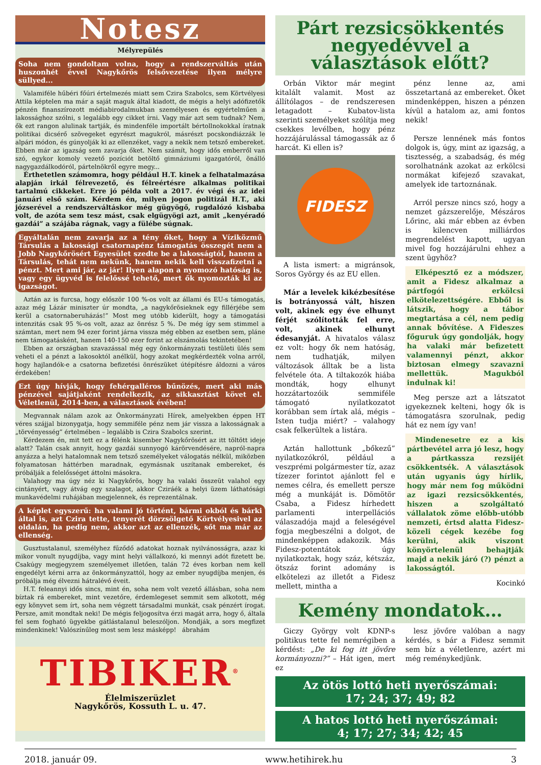Notesz
Mélyrepülés
Soha nem gondoltam volna, hogy a rendszerváltás után huszonhét évvel Nagykőrös felsővezetése ilyen mélyre süllyed...
Valamiféle hűbéri főúri értelmezés miatt sem Czira Szabolcs, sem Körtvélyesi Attila képtelen ma már a saját maguk által kiadott, de mégis a helyi adófizetők pénzén finanszírozott médiabirodalmukban személyesen és egyértelműen a lakossághoz szólni, s legalább egy cikket írni. Vagy már azt sem tudnak? Nem, ők ezt rangon alulinak tartják, és mindenféle importált bértollnokokkal íratnak politikai dicsérő szövegeket egyrészt magukról, másrészt pocskondiázzák le alpári módon, és gúnyolják ki az ellenzéket, vagy a nekik nem tetsző embereket. Ebben már az igazság sem zavarja őket. Nem számít, hogy idős emberről van szó, egykor komoly vezető pozíciót betöltő gimnáziumi igazgatóról, önálló nagygazdálkodóról, pártelnökről egyre megy...
Érthetetlen számomra, hogy például H.T. kinek a felhatalmazása alapján irkál félrevezető, és félreértésre alkalmas politikai tartalmú cikkeket. Erre jó példa volt a 2017. év végi és az idei januári első szám. Kérdem én, milyen jogon politizál H.T., aki józserével a rendszerváltáskor még gügyögő, rugdalózó kisbaba volt, de azóta sem tesz mást, csak elgügyögi azt, amit „kenyéradó gazdái” a szájába rágnak, vagy a fülébe súgnak.
Egyáltalán nem zavarja az a tény őket, hogy a Víziközmű Társulás a lakossági csatornapénz támogatás összegét nem a Jobb Nagykőrösért Egyesület szedte be a lakosságtól, hanem a Társulás, tehát nem nekünk, hanem nekik kell visszafizetni a pénzt. Mert ami jár, az jár! Ilyen alapon a nyomozó hatóság is, vagy egy ügyvéd is felelőssé tehető, mert ők nyomozták ki az igazságot.
Aztán az is furcsa, hogy először 100 %-os volt az állami és EU-s támogatás, azaz még Lázár miniszter úr mondta, „a nagykőrösieknek egy fillérjébe sem kerül a csatornaberuházás!” Most meg utóbb kiderült, hogy a támogatási intenzitás csak 95 %-os volt, azaz az önrész 5 %. De még így sem stimmel a számtan, mert nem 94 ezer forint járna vissza még ebben az esetben sem, pláne nem támogatásként, hanem 140-150 ezer forint az elszámolás tekintetében!
Ebben az országban szavazással még egy önkormányzati testületi ülés sem veheti el a pénzt a lakosoktól anélkül, hogy azokat megkérdezték volna arról, hogy hajlandók-e a csatorna befizetési önrészüket útépítésre áldozni a város érdekében!
Ezt úgy hívják, hogy fehérgalléros bűnözés, mert aki más pénzével sajátjaként rendelkezik, az sikkasztást követ el. Véletlenül, 2014-ben, a választások évében!
Megvannak nálam azok az Önkormányzati Hírek, amelyekben éppen HT véres szájjal bizonygatja, hogy semmiféle pénz nem jár vissza a lakosságnak a „törvényesség” értelmében – legalább is Czira Szabolcs szerint.
Kérdezem én, mit tett ez a félénk kisember Nagykőrösért az itt töltött ideje alatt? Talán csak annyit, hogy gazdái sunnyogó kárörvendésére, napról-napra anyázza a helyi hatalomnak nem tetsző személyeket válogatás nélkül, miközben folyamatosan háttérben maradnak, egymásnak uszítanak embereket, és próbálják a felelősséget áttolni másokra.
Valahogy ma úgy néz ki Nagykőrös, hogy ha valaki összeüt valahol egy cintányért, vagy átvág egy szalagot, akkor Cziráék a helyi üzem láthatósági munkavédelmi ruhájában megjelennek, és reprezentálnak.
A képlet egyszerű: ha valami jó történt, bármi okból és bárki által is, azt Czira tette, tenyerét dörzsölgető Körtvélyesivel az oldalán, ha pedig nem, akkor azt az ellenzék, sőt ma már az ellenség.
Gusztustalanul, személyhez fűződő adatokat hoznak nyilvánosságra, azaz ki mikor vonult nyugdíjba, vagy mint helyi vállalkozó, ki mennyi adót fizetett be. Csakúgy megjegyzem személyemet illetően, talán 72 éves korban nem kell engedélyt kérni arra az önkormányzattól, hogy az ember nyugdíjba menjen, és próbálja még élvezni hátralévő éveit.
H.T. feleannyi idős sincs, mint én, soha nem volt vezető állásban, soha nem bíztak rá embereket, mint vezetőre, érdemlegeset semmit sem alkotott, még egy könyvet sem írt, soha nem végzett társadalmi munkát, csak pénzért írogat. Persze, amit mondtak neki! De mégis feljogosítva érzi magát arra, hogy ő, általa fel sem fogható ügyekbe gátlástalanul beleszóljon. Mondják, a sors megfizet mindenkinek! Valószínűleg most sem lesz másképp! ábrahám
TIBIKER<sup>®</sup>
Élelmiszerüzlet
Nagykőrös, Kossuth L. u. 47.
Párt rezsicsökkentés negyedévvel a választások előtt?
Orbán Viktor már megint kitalált valamit. Most az állítólagos – de rendszeresen letagadott – Kubatov-lista szerinti személyeket szólítja meg csekkes levélben, hogy pénz hozzájárulással támogassák az ő harcát. Ki ellen is?
FIDESZ
A lista ismert: a migránsok, Soros György és az EU ellen.
Már a levelek kikézbesítése is botrányossá vált, hiszen volt, akinek egy éve elhunyt férjét szólították fel erre, volt, akinek elhunyt édesanyját. A hivatalos válasz ez volt: hogy ők nem hatóság, nem tudhatják, milyen változások álltak be a lista felvétele óta. A tiltakozók hiába mondták, hogy elhunyt hozzátartozóik semmiféle támogató nyilatkozatot korábban sem írtak alá, mégis – Isten tudja miért? – valahogy csak felkerültek a listára.
Aztán hallottunk „bőkezű” nyilatkozókról, például a veszprémi polgármester tíz, azaz tízezer forintot ajánlott fel e nemes célra, és emellett persze még a munkáját is. Dömötör Csaba, a Fidesz hírhedett parlamenti interpellációs válaszadója majd a feleségével fogja megbeszélni a dolgot, de mindenképpen adakozik. Más Fidesz-potentátok úgy nyilatkoztak, hogy száz, kétszáz, ötszáz forint adomány is elkötelezi az illetőt a Fidesz mellett, mintha a
pénz lenne az, ami összetartaná az embereket. Őket mindenképpen, hiszen a pénzen kívül a hatalom az, ami fontos nekik!
Persze lennének más fontos dolgok is, úgy, mint az igazság, a tisztesség, a szabadság, és még sorolhatnánk azokat az erkölcsi normákat kifejező szavakat, amelyek ide tartoznának.
Arról persze nincs szó, hogy a nemzet gázszerelője, Mészáros Lőrinc, aki már ebben az évben is kilencven milliárdos megrendelést kapott, ugyan mivel fog hozzájárulni ehhez a szent ügyhöz?
Elképesztő ez a módszer, amit a Fidesz alkalmaz a pártfogói erkölcsi elkötelezettségére. Ebből is látszik, hogy a tábor megtartása a cél, nem pedig annak bővítése. A Fideszes főguruk úgy gondolják, hogy ha valaki már befizetett valamennyi pénzt, akkor biztosan elmegy szavazni mellettük. Magukból indulnak ki!
Meg persze azt a látszatot igyekeznek kelteni, hogy ők is támogatásra szorulnak, pedig hát ez nem így van!
Mindenesetre ez a kis pártbevétel arra jó lesz, hogy a pártkassza rezsijét csökkentsék. A választások után ugyanis úgy hírlik, hogy már nem fog működni az igazi rezsicsökkentés, hiszen a szolgáltató vállalatok zöme előbb-utóbb nemzeti, értsd alatta Fidesz-közeli cégek kezébe fog kerülni, akik viszont könyörtelenül behajtják majd a nekik járó (?) pénzt a lakosságtól.
Kocinkó
Kemény mondatok…
Giczy György volt KDNP-s politikus tette fel nemrégiben a kérdést: „De ki fog itt jövőre kormányozni?” – Hát igen, mert ez
lesz jövőre valóban a nagy kérdés, s bár a Fidesz semmit sem bíz a véletlenre, azért mi még reménykedjünk.
Az ötös lottó heti nyerőszámai:
17; 24; 37; 49; 82
A hatos lottó heti nyerőszámai:
4; 17; 27; 34; 42; 45
2018. január 09. www.hetihirek.hu 3